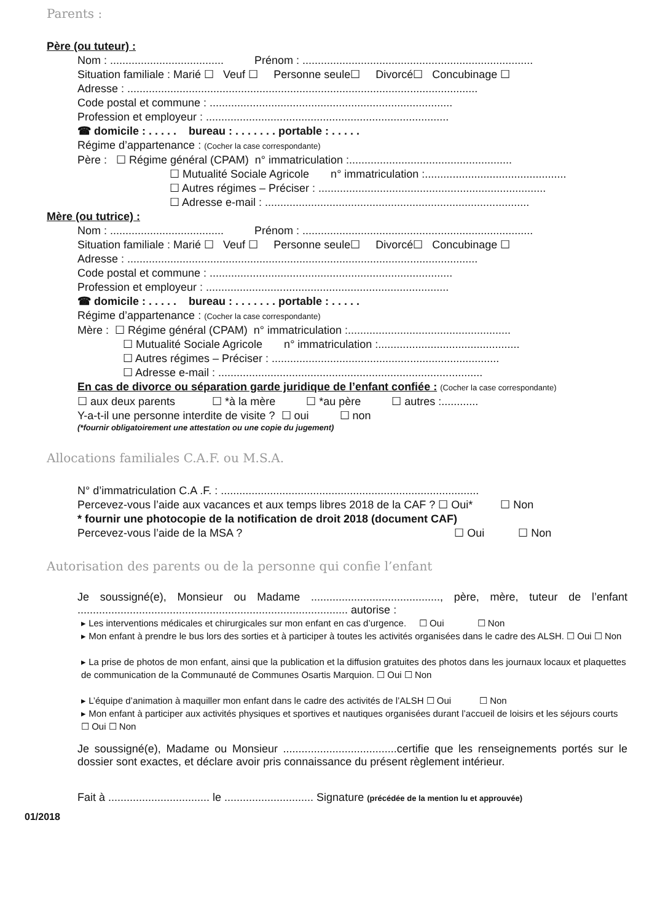Parents :
Père (ou tuteur) :
Nom : ..................................... Prénom : ...........................................................................
Situation familiale : Marié ☐ Veuf ☐ Personne seule☐ Divorcé☐ Concubinage ☐
Adresse : ..................................................................................................................
Code postal et commune : ...............................................................................
Profession et employeur : ...............................................................................
☎ domicile : . . . . . bureau : . . . . . . . portable : . . . . .
Régime d’appartenance : (Cocher la case correspondante)
Père : ☐ Régime général (CPAM) n° immatriculation :.....................................................
☐ Mutualité Sociale Agricole n° immatriculation :..............................................
☐ Autres régimes – Préciser : ..........................................................................
☐ Adresse e-mail : ......................................................................................
Mère (ou tutrice) :
Nom : ..................................... Prénom : ...........................................................................
Situation familiale : Marié ☐ Veuf ☐ Personne seule☐ Divorcé☐ Concubinage ☐
Adresse : ..................................................................................................................
Code postal et commune : ...............................................................................
Profession et employeur : ...............................................................................
☎ domicile : . . . . . bureau : . . . . . . . portable : . . . . .
Régime d’appartenance : (Cocher la case correspondante)
Mère : ☐ Régime général (CPAM) n° immatriculation :.....................................................
☐ Mutualité Sociale Agricole n° immatriculation :..............................................
☐ Autres régimes – Préciser : ..........................................................................
☐ Adresse e-mail : ......................................................................................
En cas de divorce ou séparation garde juridique de l’enfant confiée : (Cocher la case correspondante)
☐ aux deux parents ☐ *à la mère ☐ *au père ☐ autres :............
Y-a-t-il une personne interdite de visite ? ☐ oui ☐ non
(*fournir obligatoirement une attestation ou une copie du jugement)
Allocations familiales C.A.F. ou M.S.A.
N° d’immatriculation C.A .F. : ....................................................................................
Percevez-vous l’aide aux vacances et aux temps libres 2018 de la CAF ? ☐ Oui* ☐ Non
* fournir une photocopie de la notification de droit 2018 (document CAF)
Percevez-vous l’aide de la MSA ? ☐ Oui ☐ Non
Autorisation des parents ou de la personne qui confie l’enfant
Je soussigné(e), Monsieur ou Madame .........................................., père, mère, tuteur de l’enfant ........................................................................................ autorise :
▸ Les interventions médicales et chirurgicales sur mon enfant en cas d’urgence. ☐ Oui ☐ Non
▸ Mon enfant à prendre le bus lors des sorties et à participer à toutes les activités organisées dans le cadre des ALSH. ☐ Oui ☐ Non
▸ La prise de photos de mon enfant, ainsi que la publication et la diffusion gratuites des photos dans les journaux locaux et plaquettes de communication de la Communauté de Communes Osartis Marquion. ☐ Oui ☐ Non
▸ L’équipe d’animation à maquiller mon enfant dans le cadre des activités de l’ALSH ☐ Oui ☐ Non
▸ Mon enfant à participer aux activités physiques et sportives et nautiques organisées durant l’accueil de loisirs et les séjours courts ☐ Oui ☐ Non
Je soussigné(e), Madame ou Monsieur .....................................certifie que les renseignements portés sur le dossier sont exactes, et déclare avoir pris connaissance du présent règlement intérieur.
Fait à ................................. le ............................. Signature (précédée de la mention lu et approuvée)
01/2018